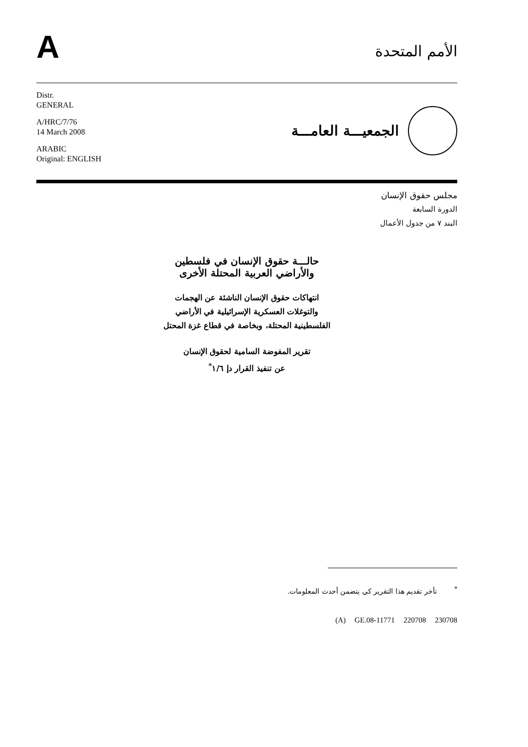A
الأمم المتحدة
Distr.
GENERAL
A/HRC/7/76
14 March 2008
ARABIC
Original: ENGLISH
الجمعيـــة العامـــة
مجلس حقوق الإنسان
الدورة السابعة
البند ٧ من جدول الأعمال
حالـــة حقوق الإنسان في فلسطين
والأراضي العربية المحتلة الأخرى
انتهاكات حقوق الإنسان الناشئة عن الهجمات
والتوغلات العسكرية الإسرائيلية في الأراضي
الفلسطينية المحتلة، وبخاصة في قطاع غزة المحتل
تقرير المفوضة السامية لحقوق الإنسان
عن تنفيذ القرار دإ ١/٦<sup>*</sup>
<sup>*</sup> تأخر تقديم هذا التقرير كي يتضمن أحدث المعلومات.
(A) GE.08-11771 220708 230708